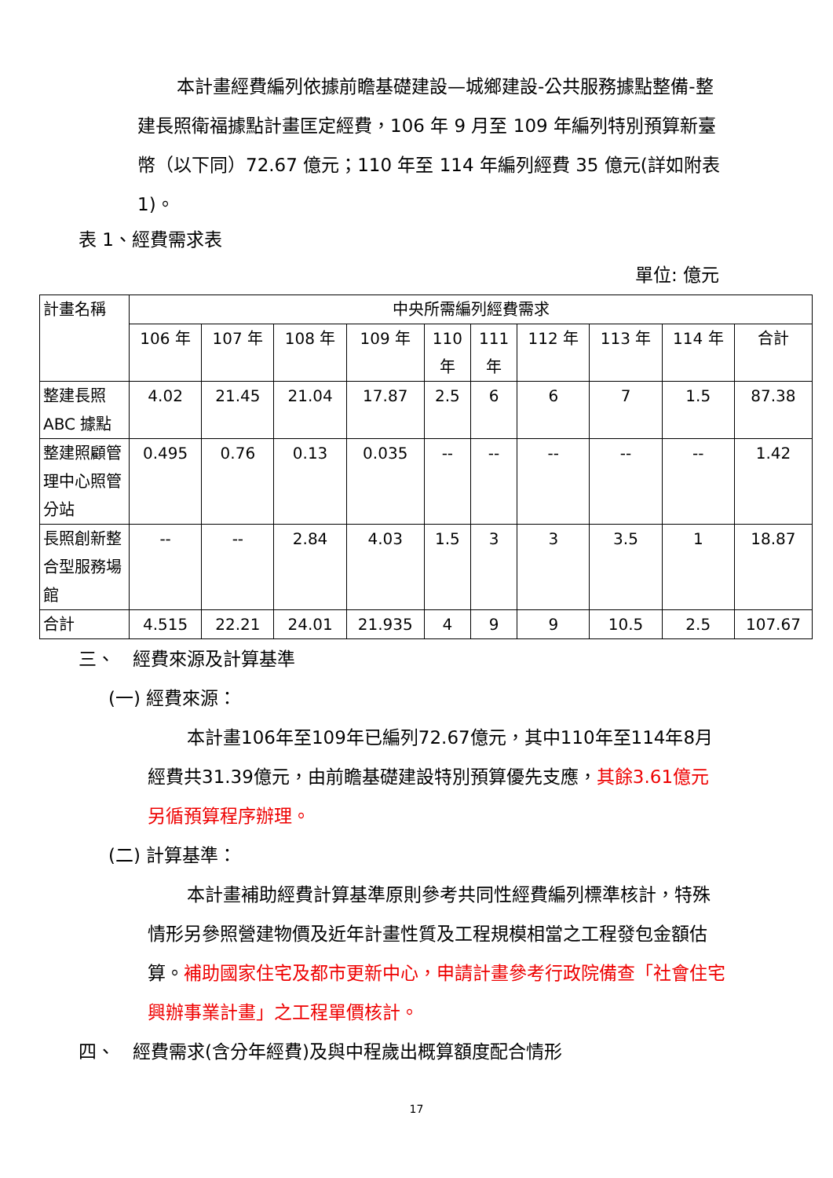本計畫經費編列依據前瞻基礎建設—城鄉建設-公共服務據點整備-整建長照衛福據點計畫匡定經費，106 年 9 月至 109 年編列特別預算新臺幣（以下同）72.67 億元；110 年至 114 年編列經費 35 億元(詳如附表 1)。
表 1、經費需求表
單位: 億元
| 計畫名稱 | 中央所需編列經費需求 | | | | | | | | | |
| --- | --- | --- | --- | --- | --- | --- | --- | --- | --- | --- |
| | 106 年 | 107 年 | 108 年 | 109 年 | 110 年 | 111 年 | 112 年 | 113 年 | 114 年 | 合計 |
| 整建長照ABC 據點 | 4.02 | 21.45 | 21.04 | 17.87 | 2.5 | 6 | 6 | 7 | 1.5 | 87.38 |
| 整建照顧管理中心照管分站 | 0.495 | 0.76 | 0.13 | 0.035 | -- | -- | -- | -- | -- | 1.42 |
| 長照創新整合型服務場館 | -- | -- | 2.84 | 4.03 | 1.5 | 3 | 3 | 3.5 | 1 | 18.87 |
| 合計 | 4.515 | 22.21 | 24.01 | 21.935 | 4 | 9 | 9 | 10.5 | 2.5 | 107.67 |
三、　經費來源及計算基準
(一) 經費來源：
本計畫106年至109年已編列72.67億元，其中110年至114年8月經費共31.39億元，由前瞻基礎建設特別預算優先支應，其餘3.61億元另循預算程序辦理。
(二) 計算基準：
本計畫補助經費計算基準原則參考共同性經費編列標準核計，特殊情形另參照營建物價及近年計畫性質及工程規模相當之工程發包金額估算。補助國家住宅及都市更新中心，申請計畫參考行政院備查「社會住宅興辦事業計畫」之工程單價核計。
四、　經費需求(含分年經費)及與中程歲出概算額度配合情形
17